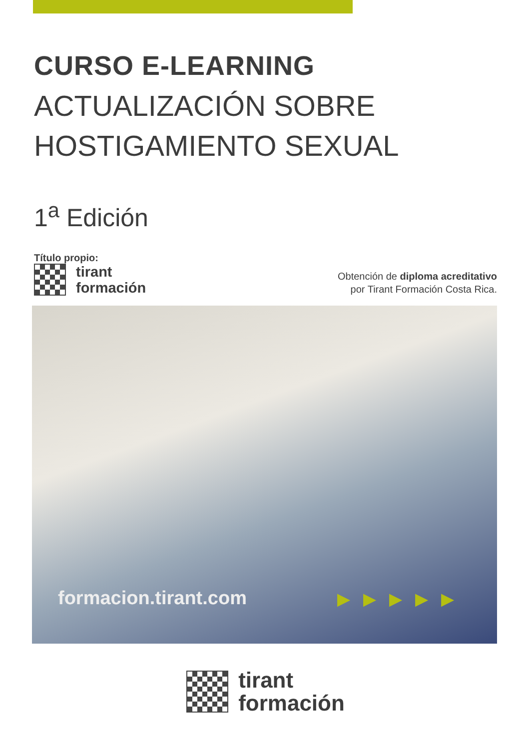CURSO E-LEARNING
ACTUALIZACIÓN SOBRE
HOSTIGAMIENTO SEXUAL
1<sup>a</sup> Edición
Título propio:
tirant
formación
Obtención de diploma acreditativo
por Tirant Formación Costa Rica.
formacion.tirant.com ▶▶▶▶▶
tirant
formación